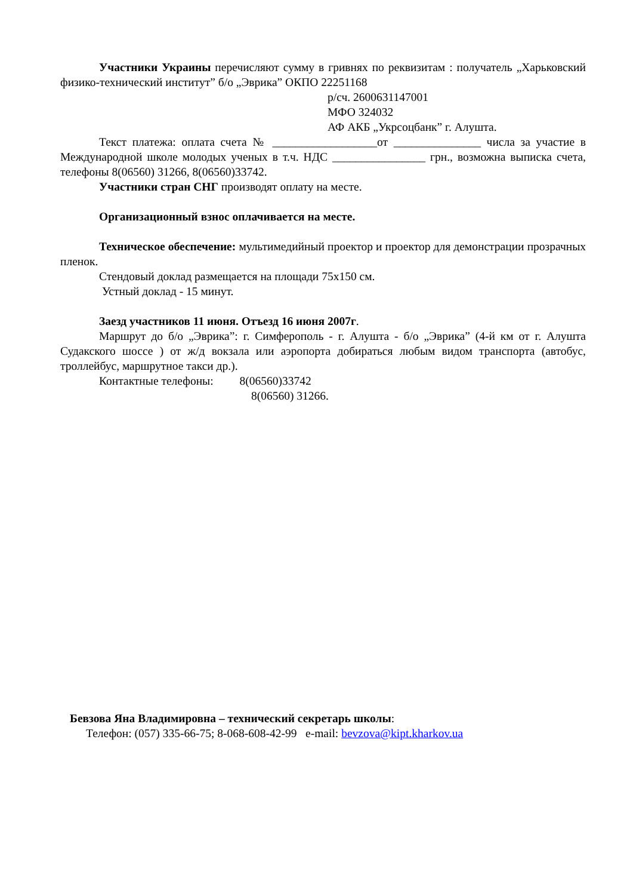Участники Украины перечисляют сумму в гривнях по реквизитам : получатель „Харьковский физико-технический институт” б/о „Эврика” ОКПО 22251168
р/сч. 2600631147001
МФО 324032
АФ АКБ „Укрсоцбанк” г. Алушта.
Текст платежа: оплата счета № __________________от _______________ числа за участие в Международной школе молодых ученых в т.ч. НДС ________________ грн., возможна выписка счета, телефоны 8(06560) 31266, 8(06560)33742.
Участники стран СНГ производят оплату на месте.
Организационный взнос оплачивается на месте.
Техническое обеспечение: мультимедийный проектор и проектор для демонстрации прозрачных пленок.
Стендовый доклад размещается на площади 75х150 см.
Устный доклад - 15 минут.
Заезд участников 11 июня. Отъезд 16 июня 2007г.
Маршрут до б/о „Эврика”: г. Симферополь - г. Алушта - б/о „Эврика” (4-й км от г. Алушта Судакского шоссе ) от ж/д вокзала или аэропорта добираться любым видом транспорта (автобус, троллейбус, маршрутное такси др.).
Контактные телефоны: 8(06560)33742
8(06560) 31266.
Бевзова Яна Владимировна – технический секретарь школы:
Телефон: (057) 335-66-75; 8-068-608-42-99 e-mail: bevzova@kipt.kharkov.ua